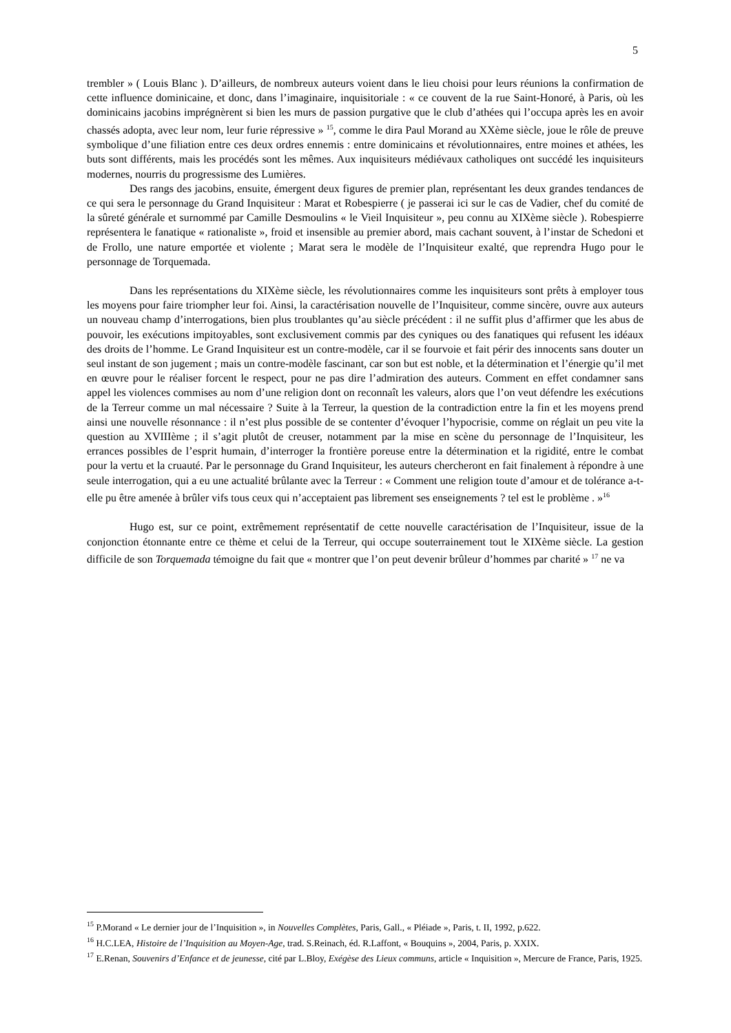5
trembler » ( Louis Blanc ). D’ailleurs, de nombreux auteurs voient dans le lieu choisi pour leurs réunions la confirmation de cette influence dominicaine, et donc, dans l’imaginaire, inquisitoriale : « ce couvent de la rue Saint-Honoré, à Paris, où les dominicains jacobins imprégnèrent si bien les murs de passion purgative que le club d’athées qui l’occupa après les en avoir chassés adopta, avec leur nom, leur furie répressive » <sup>15</sup>, comme le dira Paul Morand au XXème siècle, joue le rôle de preuve symbolique d’une filiation entre ces deux ordres ennemis : entre dominicains et révolutionnaires, entre moines et athées, les buts sont différents, mais les procédés sont les mêmes. Aux inquisiteurs médiévaux catholiques ont succédé les inquisiteurs modernes, nourris du progressisme des Lumières.
Des rangs des jacobins, ensuite, émergent deux figures de premier plan, représentant les deux grandes tendances de ce qui sera le personnage du Grand Inquisiteur : Marat et Robespierre ( je passerai ici sur le cas de Vadier, chef du comité de la sûreté générale et surnommé par Camille Desmoulins « le Vieil Inquisiteur », peu connu au XIXème siècle ). Robespierre représentera le fanatique « rationaliste », froid et insensible au premier abord, mais cachant souvent, à l’instar de Schedoni et de Frollo, une nature emportée et violente ; Marat sera le modèle de l’Inquisiteur exalté, que reprendra Hugo pour le personnage de Torquemada.
Dans les représentations du XIXème siècle, les révolutionnaires comme les inquisiteurs sont prêts à employer tous les moyens pour faire triompher leur foi. Ainsi, la caractérisation nouvelle de l’Inquisiteur, comme sincère, ouvre aux auteurs un nouveau champ d’interrogations, bien plus troublantes qu’au siècle précédent : il ne suffit plus d’affirmer que les abus de pouvoir, les exécutions impitoyables, sont exclusivement commis par des cyniques ou des fanatiques qui refusent les idéaux des droits de l’homme. Le Grand Inquisiteur est un contre-modèle, car il se fourvoie et fait périr des innocents sans douter un seul instant de son jugement ; mais un contre-modèle fascinant, car son but est noble, et la détermination et l’énergie qu’il met en œuvre pour le réaliser forcent le respect, pour ne pas dire l’admiration des auteurs. Comment en effet condamner sans appel les violences commises au nom d’une religion dont on reconnaît les valeurs, alors que l’on veut défendre les exécutions de la Terreur comme un mal nécessaire ? Suite à la Terreur, la question de la contradiction entre la fin et les moyens prend ainsi une nouvelle résonnance : il n’est plus possible de se contenter d’évoquer l’hypocrisie, comme on réglait un peu vite la question au XVIIIème ; il s’agit plutôt de creuser, notamment par la mise en scène du personnage de l’Inquisiteur, les errances possibles de l’esprit humain, d’interroger la frontière poreuse entre la détermination et la rigidité, entre le combat pour la vertu et la cruauté. Par le personnage du Grand Inquisiteur, les auteurs chercheront en fait finalement à répondre à une seule interrogation, qui a eu une actualité brûlante avec la Terreur : « Comment une religion toute d’amour et de tolérance a-t-elle pu être amenée à brûler vifs tous ceux qui n’acceptaient pas librement ses enseignements ? tel est le problème . »<sup>16</sup>
Hugo est, sur ce point, extrêmement représentatif de cette nouvelle caractérisation de l’Inquisiteur, issue de la conjonction étonnante entre ce thème et celui de la Terreur, qui occupe souterrainement tout le XIXème siècle. La gestion difficile de son Torquemada témoigne du fait que « montrer que l’on peut devenir brûleur d’hommes par charité » <sup>17</sup> ne va
<sup>15</sup> P.Morand « Le dernier jour de l’Inquisition », in Nouvelles Complètes, Paris, Gall., « Pléiade », Paris, t. II, 1992, p.622.
<sup>16</sup> H.C.LEA, Histoire de l’Inquisition au Moyen-Age, trad. S.Reinach, éd. R.Laffont, « Bouquins », 2004, Paris, p. XXIX.
<sup>17</sup> E.Renan, Souvenirs d’Enfance et de jeunesse, cité par L.Bloy, Exégèse des Lieux communs, article « Inquisition », Mercure de France, Paris, 1925.